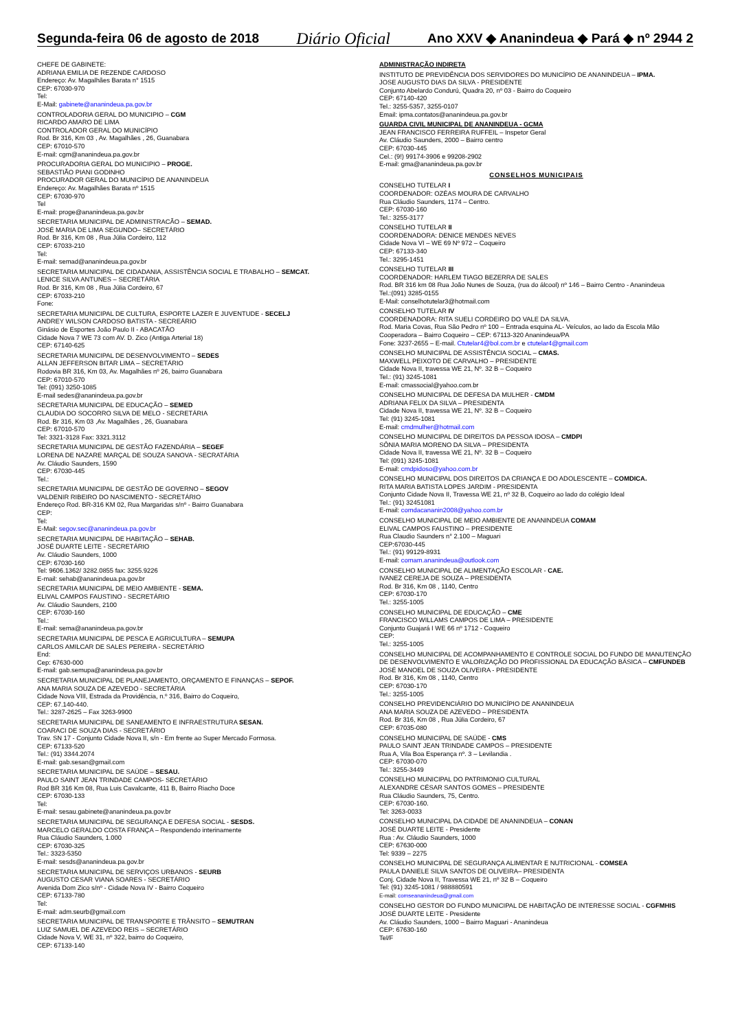Segunda-feira 06 de agosto de 2018 Diário Oficial Ano XXV ◆ Ananindeua ◆ Pará ◆ nº 2944 2
CHEFE DE GABINETE:
ADRIANA EMILIA DE REZENDE CARDOSO
Endereço: Av. Magalhães Barata n° 1515
CEP: 67030-970
Tel:
E-Mail: gabinete@ananindeua.pa.gov.br
CONTROLADORIA GERAL DO MUNICIPIO – CGM
RICARDO AMARO DE LIMA
CONTROLADOR GERAL DO MUNICÍPIO
Rod. Br 316, Km 03 , Av. Magalhães , 26, Guanabara
CEP: 67010-570
E-mail: cgm@ananindeua.pa.gov.br
PROCURADORIA GERAL DO MUNICIPIO – PROGE.
SEBASTIÃO PIANI GODINHO
PROCURADOR GERAL DO MUNICÍPIO DE ANANINDEUA
Endereço: Av. Magalhães Barata nº 1515
CEP: 67030-970
Tel
E-mail: proge@ananindeua.pa.gov.br
SECRETARIA MUNICIPAL DE ADMINISTRACÃO – SEMAD.
JOSÉ MARIA DE LIMA SEGUNDO– SECRETÁRIO
Rod. Br 316, Km 08 , Rua Júlia Cordeiro, 112
CEP: 67033-210
Tel:
E-mail: semad@ananindeua.pa.gov.br
SECRETARIA MUNICIPAL DE CIDADANIA, ASSISTÊNCIA SOCIAL E TRABALHO – SEMCAT.
LENICE SILVA ANTUNES – SECRETÁRIA
Rod. Br 316, Km 08 , Rua Júlia Cordeiro, 67
CEP: 67033-210
Fone:
SECRETARIA MUNICIPAL DE CULTURA, ESPORTE LAZER E JUVENTUDE - SECELJ
ANDREY WILSON CARDOSO BATISTA - SECREÁRIO
Ginásio de Esportes João Paulo II - ABACATÃO
Cidade Nova 7 WE 73 com AV. D. Zico (Antiga Arterial 18)
CEP: 67140-625
SECRETARIA MUNICIPAL DE DESENVOLVIMENTO – SEDES
ALLAN JEFFERSON BITAR LIMA – SECRETÁRIO
Rodovia BR 316, Km 03, Av. Magalhães nº 26, bairro Guanabara
CEP: 67010-570
Tel: (091) 3250-1085
E-mail sedes@ananindeua.pa.gov.br
SECRETARIA MUNICIPAL DE EDUCAÇÃO – SEMED
CLAUDIA DO SOCORRO SILVA DE MELO - SECRETÁRIA
Rod. Br 316, Km 03 ,Av. Magalhães , 26, Guanabara
CEP: 67010-570
Tel: 3321-3128 Fax: 3321.3112
SECRETARIA MUNICIPAL DE GESTÃO FAZENDÁRIA – SEGEF
LORENA DE NAZARE MARÇAL DE SOUZA SANOVA - SECRATÁRIA
Av. Cláudio Saunders, 1590
CEP: 67030-445
Tel.:
SECRETARIA MUNICIPAL DE GESTÃO DE GOVERNO – SEGOV
VALDENIR RIBEIRO DO NASCIMENTO - SECRETÁRIO
Endereço Rod. BR-316 KM 02, Rua Margaridas s/nº - Bairro Guanabara
CEP:
Tel:
E-Mail: segov.sec@ananindeua.pa.gov.br
SECRETARIA MUNICIPAL DE HABITAÇÃO – SEHAB.
JOSÉ DUARTE LEITE - SECRETÁRIO
Av. Cláudio Saunders, 1000
CEP: 67030-160
Tel: 9606.1362/ 3282.0855 fax: 3255.9226
E-mail: sehab@ananindeua.pa.gov.br
SECRETARIA MUNICIPAL DE MEIO AMBIENTE - SEMA.
ELIVAL CAMPOS FAUSTINO - SECRETÁRIO
Av. Cláudio Saunders, 2100
CEP: 67030-160
Tel.:
E-mail: sema@ananindeua.pa.gov.br
SECRETARIA MUNICIPAL DE PESCA E AGRICULTURA – SEMUPA
CARLOS AMILCAR DE SALES PEREIRA - SECRETÁRIO
End:
Cep: 67630-000
E-mail: gab.semupa@ananindeua.pa.gov.br
SECRETARIA MUNICIPAL DE PLANEJAMENTO, ORÇAMENTO E FINANÇAS – SEPOF.
ANA MARIA SOUZA DE AZEVEDO - SECRETÁRIA
Cidade Nova VIII, Estrada da Providência, n.º 316, Bairro do Coqueiro,
CEP: 67.140-440.
Tel.: 3287-2625 – Fax 3263-9900
SECRETARIA MUNICIPAL DE SANEAMENTO E INFRAESTRUTURA SESAN.
COARACI DE SOUZA DIAS - SECRETÁRIO
Trav. SN 17 - Conjunto Cidade Nova II, s/n - Em frente ao Super Mercado Formosa.
CEP: 67133-520
Tel.: (91) 3344.2074
E-mail: gab.sesan@gmail.com
SECRETARIA MUNICIPAL DE SAÚDE – SESAU.
PAULO SAINT JEAN TRINDADE CAMPOS- SECRETÁRIO
Rod BR 316 Km 08, Rua Luis Cavalcante, 411 B, Bairro Riacho Doce
CEP: 67030-133
Tel:
E-mail: sesau.gabinete@ananindeua.pa.gov.br
SECRETARIA MUNICIPAL DE SEGURANÇA E DEFESA SOCIAL - SESDS.
MARCELO GERALDO COSTA FRANÇA – Respondendo interinamente
Rua Cláudio Saunders, 1.000
CEP: 67030-325
Tel.: 3323-5350
E-mail: sesds@ananindeua.pa.gov.br
SECRETARIA MUNICIPAL DE SERVIÇOS URBANOS - SEURB
AUGUSTO CESAR VIANA SOARES - SECRETÁRIO
Avenida Dom Zico s/nº - Cidade Nova IV - Bairro Coqueiro
CEP: 67133-780
Tel:
E-mail: adm.seurb@gmail.com
SECRETARIA MUNICIPAL DE TRANSPORTE E TRÂNSITO – SEMUTRAN
LUIZ SAMUEL DE AZEVEDO REIS – SECRETÁRIO
Cidade Nova V, WE 31, nº 322, bairro do Coqueiro,
CEP: 67133-140
ADMINISTRAÇÃO INDIRETA
INSTITUTO DE PREVIDÊNCIA DOS SERVIDORES DO MUNICÍPIO DE ANANINDEUA – IPMA.
JOSE AUGUSTO DIAS DA SILVA - PRESIDENTE
Conjunto Abelardo Condurú, Quadra 20, nº 03 - Bairro do Coqueiro
CEP: 67140-420
Tel.: 3255-5357, 3255-0107
Email: ipma.contatos@ananindeua.pa.gov.br
GUARDA CIVIL MUNICIPAL DE ANANINDEUA - GCMA
JEAN FRANCISCO FERREIRA RUFFEIL – Inspetor Geral
Av. Cláudio Saunders, 2000 – Bairro centro
CEP: 67030-445
Cel.: (9!) 99174-3906 e 99208-2902
E-mail: gma@ananindeua.pa.gov.br
CONSELHOS MUNICIPAIS
CONSELHO TUTELAR I
COORDENADOR: OZÉAS MOURA DE CARVALHO
Rua Cláudio Saunders, 1174 – Centro.
CEP: 67030-160
Tel.: 3255-3177
CONSELHO TUTELAR II
COORDENADORA: DENICE MENDES NEVES
Cidade Nova VI – WE 69 Nº 972 – Coqueiro
CEP: 67133-340
Tel.: 3295-1451
CONSELHO TUTELAR III
COORDENADOR: HARLEM TIAGO BEZERRA DE SALES
Rod. BR 316 km 08 Rua João Nunes de Souza, (rua do álcool) nº 146 – Bairro Centro - Ananindeua
Tel.:(091) 3285-0155
E-Mail: conselhotutelar3@hotmail.com
CONSELHO TUTELAR IV
COORDENADORA: RITA SUELI CORDEIRO DO VALE DA SILVA.
Rod. Maria Covas, Rua São Pedro nº 100 – Entrada esquina AL- Veículos, ao lado da Escola Mão Cooperadora – Bairro Coqueiro – CEP: 67113-320 Ananindeua/PA
Fone: 3237-2655 – E-mail. Ctutelar4@bol.com.br e ctutelar4@gmail.com
CONSELHO MUNICIPAL DE ASSISTÊNCIA SOCIAL – CMAS.
MAXWELL PEIXOTO DE CARVALHO – PRESIDENTE
Cidade Nova II, travessa WE 21, Nº. 32 B – Coqueiro
Tel.: (91) 3245-1081
E-mail: cmassocial@yahoo.com.br
CONSELHO MUNICIPAL DE DEFESA DA MULHER - CMDM
ADRIANA FELIX DA SILVA – PRESIDENTA
Cidade Nova II, travessa WE 21, Nº. 32 B – Coqueiro
Tel: (91) 3245-1081
E-mail: cmdmulher@hotmail.com
CONSELHO MUNICIPAL DE DIREITOS DA PESSOA IDOSA – CMDPI
SÔNIA MARIA MORENO DA SILVA – PRESIDENTA
Cidade Nova II, travessa WE 21, Nº. 32 B – Coqueiro
Tel: (091) 3245-1081
E-mail: cmdpidoso@yahoo.com.br
CONSELHO MUNICIPAL DOS DIREITOS DA CRIANÇA E DO ADOLESCENTE – COMDICA.
RITA MARIA BATISTA LOPES JARDIM - PRESIDENTA
Conjunto Cidade Nova II, Travessa WE 21, nº 32 B, Coqueiro ao lado do colégio Ideal
Tel.: (91) 32451081
E-mail: comdacananin2008@yahoo.com.br
CONSELHO MUNICIPAL DE MEIO AMBIENTE DE ANANINDEUA COMAM
ELIVAL CAMPOS FAUSTINO – PRESIDENTE
Rua Claudio Saunders n° 2.100 – Maguari
CEP:67030-445
Tel.: (91) 99129-8931
E-mail: comam.ananindeua@outlook.com
CONSELHO MUNICIPAL DE ALIMENTAÇÃO ESCOLAR - CAE.
IVANEZ CEREJA DE SOUZA – PRESIDENTA
Rod. Br 316, Km 08 , 1140, Centro
CEP: 67030-170
Tel.: 3255-1005
CONSELHO MUNICIPAL DE EDUCAÇÃO – CME
FRANCISCO WILLAMS CAMPOS DE LIMA – PRESIDENTE
Conjunto Guajará I WE 66 nº 1712 - Coqueiro
CEP:
Tel.: 3255-1005
CONSELHO MUNICIPAL DE ACOMPANHAMENTO E CONTROLE SOCIAL DO FUNDO DE MANUTENÇÃO DE DESENVOLVIMENTO E VALORIZAÇÃO DO PROFISSIONAL DA EDUCAÇÃO BÁSICA – CMFUNDEB
JOSÉ MANOEL DE SOUZA OLIVEIRA - PRESIDENTE
Rod. Br 316, Km 08 , 1140, Centro
CEP: 67030-170
Tel.: 3255-1005
CONSELHO PREVIDENCIÁRIO DO MUNICÍPIO DE ANANINDEUA
ANA MARIA SOUZA DE AZEVEDO – PRESIDENTA
Rod. Br 316, Km 08 , Rua Júlia Cordeiro, 67
CEP: 67035-080
CONSELHO MUNICIPAL DE SAÚDE - CMS
PAULO SAINT JEAN TRINDADE CAMPOS – PRESIDENTE
Rua A, Vila Boa Esperança nº. 3 – Levilandia .
CEP: 67030-070
Tel.: 3255-3449
CONSELHO MUNICIPAL DO PATRIMONIO CULTURAL
ALEXANDRE CÉSAR SANTOS GOMES – PRESIDENTE
Rua Cláudio Saunders, 75, Centro.
CEP: 67030-160.
Tel: 3263-0033
CONSELHO MUNICIPAL DA CIDADE DE ANANINDEUA – CONAN
JOSÉ DUARTE LEITE - Presidente
Rua : Av. Cláudio Saunders, 1000
CEP: 67630-000
Tel: 9339 – 2275
CONSELHO MUNICIPAL DE SEGURANÇA ALIMENTAR E NUTRICIONAL - COMSEA
PAULA DANIELE SILVA SANTOS DE OLIVEIRA– PRESIDENTA
Conj. Cidade Nova II, Travessa WE 21, nº 32 B – Coqueiro
Tel: (91) 3245-1081 / 988880591
E-mail: comseananindeua@gmail.com
CONSELHO GESTOR DO FUNDO MUNICIPAL DE HABITAÇÃO DE INTERESSE SOCIAL - CGFMHIS
JOSÉ DUARTE LEITE - Presidente
Av. Cláudio Saunders, 1000 – Bairro Maguari - Ananindeua
CEP: 67630-160
Tel/F